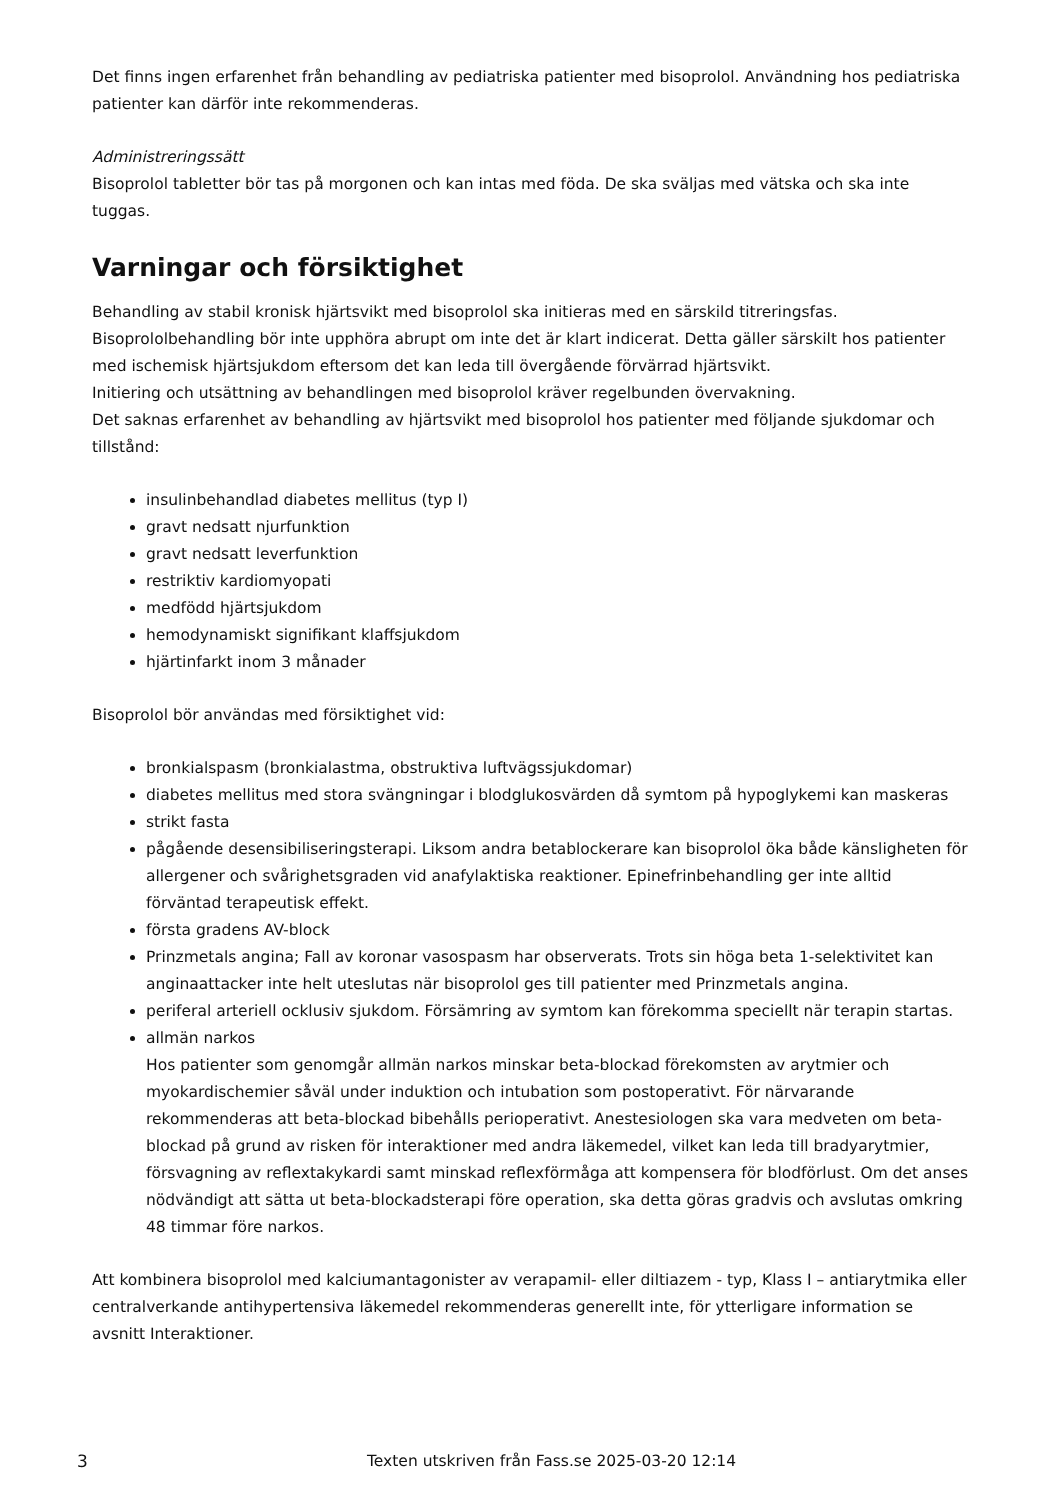Det finns ingen erfarenhet från behandling av pediatriska patienter med bisoprolol. Användning hos pediatriska patienter kan därför inte rekommenderas.
Administreringssätt
Bisoprolol tabletter bör tas på morgonen och kan intas med föda. De ska sväljas med vätska och ska inte tuggas.
Varningar och försiktighet
Behandling av stabil kronisk hjärtsvikt med bisoprolol ska initieras med en särskild titreringsfas.
Bisoprololbehandling bör inte upphöra abrupt om inte det är klart indicerat. Detta gäller särskilt hos patienter med ischemisk hjärtsjukdom eftersom det kan leda till övergående förvärrad hjärtsvikt.
Initiering och utsättning av behandlingen med bisoprolol kräver regelbunden övervakning.
Det saknas erfarenhet av behandling av hjärtsvikt med bisoprolol hos patienter med följande sjukdomar och tillstånd:
insulinbehandlad diabetes mellitus (typ I)
gravt nedsatt njurfunktion
gravt nedsatt leverfunktion
restriktiv kardiomyopati
medfödd hjärtsjukdom
hemodynamiskt signifikant klaffsjukdom
hjärtinfarkt inom 3 månader
Bisoprolol bör användas med försiktighet vid:
bronkialspasm (bronkialastma, obstruktiva luftvägssjukdomar)
diabetes mellitus med stora svängningar i blodglukosvärden då symtom på hypoglykemi kan maskeras
strikt fasta
pågående desensibiliseringsterapi. Liksom andra betablockerare kan bisoprolol öka både känsligheten för allergener och svårighetsgraden vid anafylaktiska reaktioner. Epinefrinbehandling ger inte alltid förväntad terapeutisk effekt.
första gradens AV-block
Prinzmetals angina; Fall av koronar vasospasm har observerats. Trots sin höga beta 1-selektivitet kan anginaattacker inte helt uteslutas när bisoprolol ges till patienter med Prinzmetals angina.
periferal arteriell ocklusiv sjukdom. Försämring av symtom kan förekomma speciellt när terapin startas.
allmän narkos
Hos patienter som genomgår allmän narkos minskar beta-blockad förekomsten av arytmier och myokardischemier såväl under induktion och intubation som postoperativt. För närvarande rekommenderas att beta-blockad bibehålls perioperativt. Anestesiologen ska vara medveten om beta-blockad på grund av risken för interaktioner med andra läkemedel, vilket kan leda till bradyarytmier, försvagning av reflextakykardi samt minskad reflexförmåga att kompensera för blodförlust. Om det anses nödvändigt att sätta ut beta-blockadsterapi före operation, ska detta göras gradvis och avslutas omkring 48 timmar före narkos.
Att kombinera bisoprolol med kalciumantagonister av verapamil- eller diltiazem - typ, Klass I – antiarytmika eller centralverkande antihypertensiva läkemedel rekommenderas generellt inte, för ytterligare information se avsnitt Interaktioner.
3 Texten utskriven från Fass.se 2025-03-20 12:14